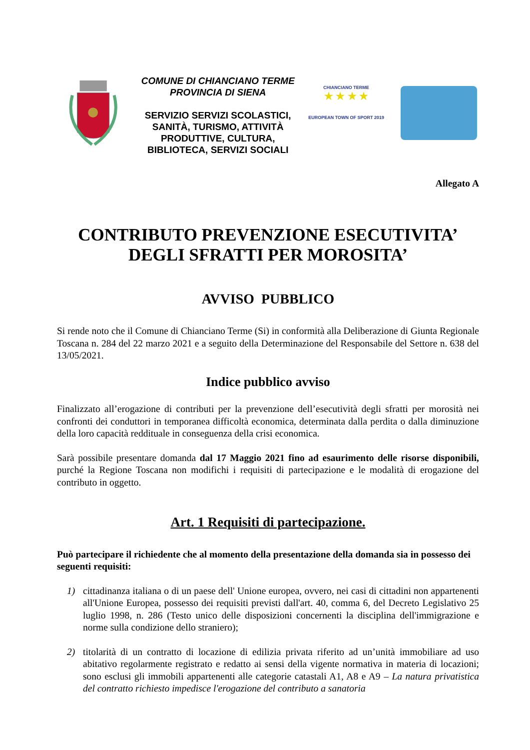COMUNE DI CHIANCIANO TERME
PROVINCIA DI SIENA
SERVIZIO SERVIZI SCOLASTICI, SANITÀ, TURISMO, ATTIVITÀ PRODUTTIVE, CULTURA, BIBLIOTECA, SERVIZI SOCIALI
CHIANCIANO TERME
★ ★ ★ ★
EUROPEAN TOWN OF SPORT 2019
Allegato A
CONTRIBUTO PREVENZIONE ESECUTIVITA’
DEGLI SFRATTI PER MOROSITA’
AVVISO PUBBLICO
Si rende noto che il Comune di Chianciano Terme (Si) in conformità alla Deliberazione di Giunta Regionale Toscana n. 284 del 22 marzo 2021 e a seguito della Determinazione del Responsabile del Settore n. 638 del 13/05/2021.
Indice pubblico avviso
Finalizzato all’erogazione di contributi per la prevenzione dell’esecutività degli sfratti per morosità nei confronti dei conduttori in temporanea difficoltà economica, determinata dalla perdita o dalla diminuzione della loro capacità reddituale in conseguenza della crisi economica.
Sarà possibile presentare domanda dal 17 Maggio 2021 fino ad esaurimento delle risorse disponibili, purché la Regione Toscana non modifichi i requisiti di partecipazione e le modalità di erogazione del contributo in oggetto.
Art. 1 Requisiti di partecipazione.
Può partecipare il richiedente che al momento della presentazione della domanda sia in possesso dei seguenti requisiti:
1) cittadinanza italiana o di un paese dell' Unione europea, ovvero, nei casi di cittadini non appartenenti all'Unione Europea, possesso dei requisiti previsti dall'art. 40, comma 6, del Decreto Legislativo 25 luglio 1998, n. 286 (Testo unico delle disposizioni concernenti la disciplina dell'immigrazione e norme sulla condizione dello straniero);
2) titolarità di un contratto di locazione di edilizia privata riferito ad un’unità immobiliare ad uso abitativo regolarmente registrato e redatto ai sensi della vigente normativa in materia di locazioni; sono esclusi gli immobili appartenenti alle categorie catastali A1, A8 e A9 – La natura privatistica del contratto richiesto impedisce l'erogazione del contributo a sanatoria